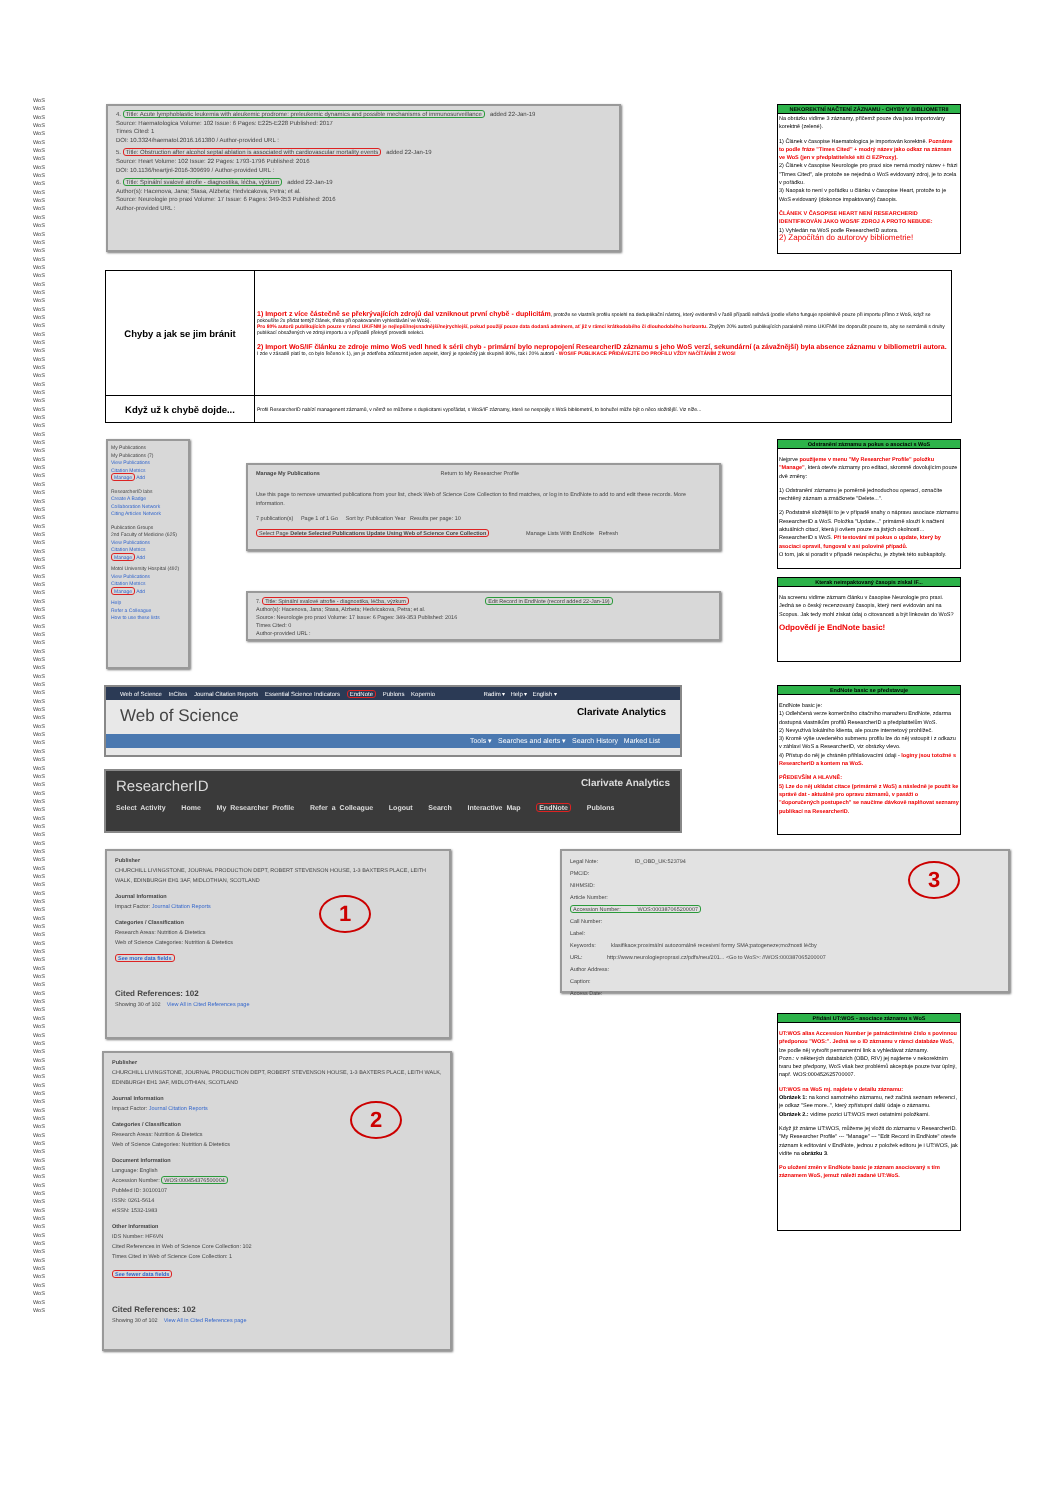WoS
WoS
WoS
WoS
WoS
WoS
WoS
WoS
WoS
WoS
WoS
WoS
WoS
WoS
WoS
WoS
WoS
WoS
WoS
WoS
WoS
WoS
WoS
WoS
WoS
WoS
WoS
WoS
WoS
WoS
WoS
WoS
WoS
WoS
WoS
WoS
WoS
WoS
WoS
WoS
WoS
WoS
WoS
WoS
WoS
WoS
WoS
WoS
WoS
WoS
WoS
WoS
WoS
WoS
WoS
WoS
WoS
WoS
WoS
WoS
WoS
WoS
WoS
WoS
WoS
WoS
WoS
WoS
WoS
WoS
WoS
WoS
WoS
WoS
WoS
WoS
WoS
WoS
WoS
WoS
WoS
WoS
WoS
WoS
WoS
WoS
WoS
WoS
WoS
WoS
WoS
WoS
WoS
WoS
WoS
WoS
WoS
WoS
WoS
WoS
WoS
WoS
WoS
WoS
WoS
WoS
WoS
WoS
WoS
WoS
WoS
WoS
WoS
WoS
WoS
WoS
WoS
WoS
WoS
WoS
WoS
WoS
WoS
WoS
WoS
WoS
WoS
WoS
WoS
WoS
WoS
WoS
WoS
WoS
WoS
WoS
WoS
WoS
WoS
WoS
WoS
WoS
WoS
WoS
WoS
WoS
4. Title: Acute lymphoblastic leukemia with aleukemic prodrome: preleukemic dynamics and possible mechanisms of immunosurveillance added 22-Jan-19
Source: Haematologica Volume: 102 Issue: 6 Pages: E225-E228 Published: 2017
Times Cited: 1
DOI: 10.3324/haematol.2016.161380 / Author-provided URL :
5. Title: Obstruction after alcohol septal ablation is associated with cardiovascular mortality events added 22-Jan-19
Source: Heart Volume: 102 Issue: 22 Pages: 1793-1796 Published: 2016
DOI: 10.1136/heartjnl-2016-309699 / Author-provided URL :
6. Title: Spinální svalové atrofie - diagnostika, léčba, výzkum added 22-Jan-19
Author(s): Hacenova, Jana; Stasa, Alzbeta; Hedvicakova, Petra; et al.
Source: Neurologie pro praxi Volume: 17 Issue: 6 Pages: 349-353 Published: 2016
Author-provided URL :
NEKOREKTNÍ NAČTENÍ ZÁZNAMU - CHYBY V BIBLIOMETRII
Na obrázku vidíme 3 záznamy, přičemž pouze dva jsou importovány korektně (zelené).
1) Článek v časopise Haematologica je importován korektně. Poznáme to podle fráze "Times Cited" + modrý název jako odkaz na záznam ve WoS (jen v předplatitelské síti či EZProxy).
2) Článek v časopise Neurologie pro praxi sice nemá modrý název + frázi "Times Cited", ale protože se nejedná o WoS evidovaný zdroj, je to zcela v pořádku.
3) Naopak to není v pořádku u článku v časopise Heart, protože to je WoS evidovaný (dokonce impaktovaný) časopis.
ČLÁNEK V ČASOPISE HEART NENÍ RESEARCHERID IDENTIFIKOVÁN JAKO WOS/IF ZDROJ A PROTO NEBUDE:
1) Vyhledán na WoS podle ResearcherID autora.
2) Započítán do autorovy bibliometrie!
| Chyby a jak se jim bránit | 1) Import z více částečně se překrývajících zdrojů dal vzniknout první chybě - duplicitám , protože se vlastník profilu spolehl na deduplikační nástroj, který evidentně v řadě případů selhává (podle všeho funguje spolehlivě pouze při importu přímo z WoS, když se pokoušíte 2x přidat tentýž článek, třeba při opakovaném vyhledávání ve WoS). Pro 80% autorů publikujících pouze v rámci UK/FNM je nejlepší/nejsnadnější/nejrychlejší, pokud použijí pouze data dodaná adminem, ať již v rámci krátkodobého či dlouhodobého horizontu. Zbylým 20% autorů publikujících paralelně mimo UK/FNM lze doporučit pouze to, aby se seznámili s druhy publikací obsažených ve zdroji importu a v případě překrytí provedli selekci. 2) Import WoS/IF článku ze zdroje mimo WoS vedl hned k sérii chyb - primární bylo nepropojení ResearcherID záznamu s jeho WoS verzí, sekundární (a závažnější) byla absence záznamu v bibliometrii autora. I zde v zásadě platí to, co bylo řečeno k 1), jen je zdetřeba zdůraznit jeden aspekt, který je společný jak skupině 80%, tak i 20% autorů - WOS/IF PUBLIKACE PŘIDÁVEJTE DO PROFILU VŽDY NAČÍTÁNÍM Z WOS! |
| Když už k chybě dojde... | Profil ResearcherID nabízí managenent záznamů, v němž se můžeme s duplicitami vypořádat, s WoS/IF záznamy, které se nespojily s WoS bibliometrií, to bohužel může být o něco složitější. Viz níže... |
My Publications
My Publications (7)
View Publications
Citation Metrics
Manage Add
ResearcherID labs
Create A Badge
Collaboration Network
Citing Articles Network
Publication Groups
2nd Faculty of Medicine (625)
View Publications
Citation Metrics
Manage Add
Motol University Hospital (492)
View Publications
Citation Metrics
Manage Add
Help
Refer a Colleague
How to use these lists
Manage My Publications Return to My Researcher Profile
Use this page to remove unwanted publications from your list, check Web of Science Core Collection to find matches, or log in to EndNote to add to and edit these records. More information.
7 publication(s) Page 1 of 1 Go Sort by: Publication Year Results per page: 10
Select Page Delete Selected Publications Update Using Web of Science Core Collection Manage Lists With EndNote Refresh
7. Title: Spinální svalové atrofie - diagnostika, léčba, výzkum Edit Record in EndNote (record added 22-Jan-19)
Author(s): Hacenova, Jana; Stasa, Alzbeta; Hedvicakova, Petra; et al.
Source: Neurologie pro praxi Volume: 17 Issue: 6 Pages: 349-353 Published: 2016
Times Cited: 0
Author-provided URL :
Odstranění záznamu a pokus o asociaci s WoS
Nejprve použijeme v menu "My Researcher Profile" položku "Manage", která otevře záznamy pro editaci, skromně dovolujícím pouze dvě změny:
1) Odstranění záznamu je poměrně jednoduchou operací, označíte nechtěný záznam a zmáčknete "Delete...".
2) Podstatně složitější to je v případě snahy o nápravu asociace záznamu ResearcherID a WoS. Položka "Update..." primárně slouží k načtení aktuálních citací, která ji ovšem pouze za jistých okolností... ResearcherID s WoS. Při testování mi pokus o update, který by asociaci opravil, fungoval v asi polovině případů.
O tom, jak si poradit v případě neúspěchu, je zbytek této subkapitoly.
Kterak neimpaktovaný časopis získal IF...
Na screenu vidíme záznam článku v časopise Neurologie pro praxi. Jedná se o český recenzovaný časopis, který není evidován ani na Scopus. Jak tedy mohl získat údaj o citovanosti a být linkován do WoS?
Odpovědí je EndNote basic!
Web of Science InCites Journal Citation Reports Essential Science Indicators EndNote Publons Kopernio Radim ▾ Help ▾ English ▾
Web of Science Clarivate Analytics
Tools ▾ Searches and alerts ▾ Search History Marked List
ResearcherID Clarivate Analytics
Select Activity Home My Researcher Profile Refer a Colleague Logout Search Interactive Map EndNote Publons
EndNote basic se představuje
EndNote basic je:
1) Odlehčená verze komerčního citačního manažeru EndNote, zdarma dostupná vlastníkům profilů ResearcherID a předplatitelům WoS.
2) Nevyužívá lokálního klienta, ale pouze internetový prohlížeč.
3) Kromě výše uvedeného submenu profilu lze do něj vstoupit i z odkazu v záhlaví WoS a ResearcherID, viz obrázky vlevo.
4) Přístup do něj je chráněn přihlašovacími údaji - loginy jsou totožné s ResearcherID a kontem na WoS.
PŘEDEVŠÍM A HLAVNĚ:
5) Lze do něj ukládat citace (primárně z WoS) a následně je použít ke správě dat - aktuálně pro opravu záznamů, v pasáži o "doporučených postupech" se naučíme dávkově naplňovat seznamy publikací na ResearcherID.
Publisher
CHURCHILL LIVINGSTONE, JOURNAL PRODUCTION DEPT, ROBERT STEVENSON HOUSE, 1-3 BAXTERS PLACE, LEITH WALK, EDINBURGH EH1 3AF, MIDLOTHIAN, SCOTLAND
Journal Information
Impact Factor: Journal Citation Reports
Categories / Classification
Research Areas: Nutrition & Dietetics
Web of Science Categories: Nutrition & Dietetics
See more data fields
1
Cited References: 102
Showing 30 of 102 View All in Cited References page
Legal Note: ID_OBD_UK:523794
PMCID:
NIHMSID:
Article Number:
Accession Number: WOS:000387065200007
Call Number:
Label:
3
Keywords: klasifikace;proximální autozomálně recesivní formy SMA;patogeneze;možnosti léčby
URL: http://www.neurologiepropraxi.cz/pdfs/neu/201... <Go to WoS>: //WOS:000387065200007
Author Address:
Caption:
Access Date:
Publisher
CHURCHILL LIVINGSTONE, JOURNAL PRODUCTION DEPT, ROBERT STEVENSON HOUSE, 1-3 BAXTERS PLACE, LEITH WALK, EDINBURGH EH1 3AF, MIDLOTHIAN, SCOTLAND
Journal Information
Impact Factor: Journal Citation Reports
Categories / Classification
Research Areas: Nutrition & Dietetics
Web of Science Categories: Nutrition & Dietetics
2
Document Information
Language: English
Accession Number: WOS:000454376500004
PubMed ID: 30100107
ISSN: 0261-5614
eISSN: 1532-1983
Other Information
IDS Number: HF6VN
Cited References in Web of Science Core Collection: 102
Times Cited in Web of Science Core Collection: 1
See fewer data fields
Cited References: 102
Showing 30 of 102 View All in Cited References page
Přidání UT:WOS - asociace záznamu s WoS
UT:WOS alias Accession Number je patnáctimístné číslo s povinnou předponou "WOS:". Jedná se o ID záznamu v rámci databáze WoS, lze podle něj vytvořit permanentní link a vyhledávat záznamy.
Pozn.: v některých databázích (OBD, RIV) jej najdeme v nekorektním tvaru bez předpony, WoS však bez problémů akceptuje pouze tvar úplný, např. WOS:000452625700007.
UT:WOS na WoS mj. najdete v detailu záznamu:
Obrázek 1: na konci samotného záznamu, než začíná seznam referencí, je odkaz "See more..", který zpřístupní další údaje o záznamu.
Obrázek 2.: vidíme pozici UT:WOS mezi ostatními položkami.
Když již známe UT:WOS, můžeme jej vložit do záznamu v ResearcherID.
"My Researcher Profile" --- "Manage" --- "Edit Record in EndNote" otevře záznam k editování v EndNote, jednou z položek editoru je i UT:WOS, jak vidíte na obrázku 3.
Po uložení změn v EndNote basic je záznam asociovaný s tím záznamem WoS, jemuž náleží zadané UT:WoS.